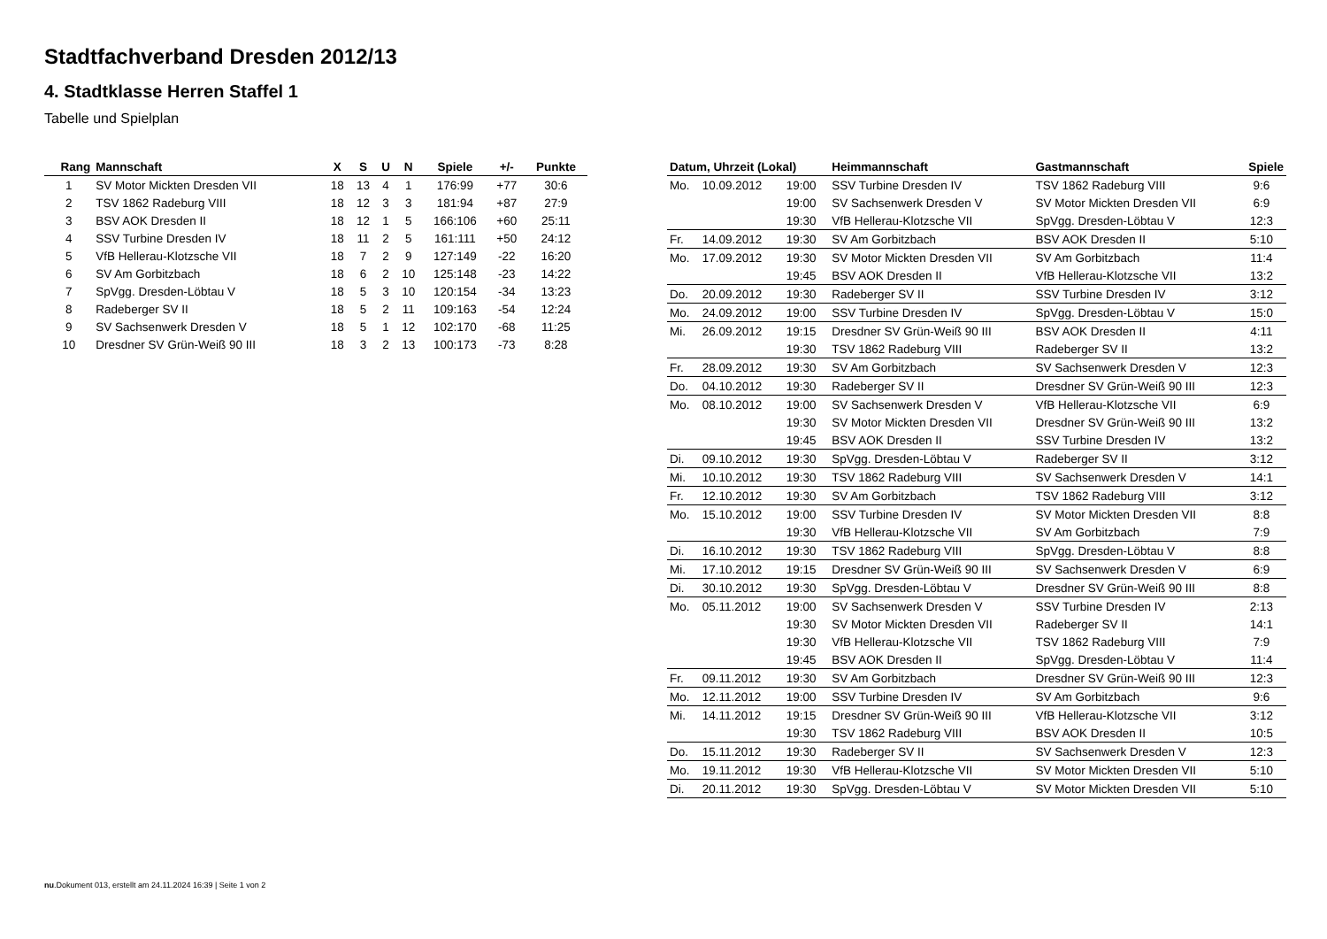Stadtfachverband Dresden 2012/13
4. Stadtklasse Herren Staffel 1
Tabelle und Spielplan
| Rang | Mannschaft | X | S | U | N | Spiele | +/- | Punkte |
| --- | --- | --- | --- | --- | --- | --- | --- | --- |
| 1 | SV Motor Mickten Dresden VII | 18 | 13 | 4 | 1 | 176:99 | +77 | 30:6 |
| 2 | TSV 1862 Radeburg VIII | 18 | 12 | 3 | 3 | 181:94 | +87 | 27:9 |
| 3 | BSV AOK Dresden II | 18 | 12 | 1 | 5 | 166:106 | +60 | 25:11 |
| 4 | SSV Turbine Dresden IV | 18 | 11 | 2 | 5 | 161:111 | +50 | 24:12 |
| 5 | VfB Hellerau-Klotzsche VII | 18 | 7 | 2 | 9 | 127:149 | -22 | 16:20 |
| 6 | SV Am Gorbitzbach | 18 | 6 | 2 | 10 | 125:148 | -23 | 14:22 |
| 7 | SpVgg. Dresden-Löbtau V | 18 | 5 | 3 | 10 | 120:154 | -34 | 13:23 |
| 8 | Radeberger SV II | 18 | 5 | 2 | 11 | 109:163 | -54 | 12:24 |
| 9 | SV Sachsenwerk Dresden V | 18 | 5 | 1 | 12 | 102:170 | -68 | 11:25 |
| 10 | Dresdner SV Grün-Weiß 90 III | 18 | 3 | 2 | 13 | 100:173 | -73 | 8:28 |
| Datum, Uhrzeit (Lokal) | | | Heimmannschaft | Gastmannschaft | Spiele |
| --- | --- | --- | --- | --- | --- |
| Mo. | 10.09.2012 | 19:00 | SSV Turbine Dresden IV | TSV 1862 Radeburg VIII | 9:6 |
| | | 19:00 | SV Sachsenwerk Dresden V | SV Motor Mickten Dresden VII | 6:9 |
| | | 19:30 | VfB Hellerau-Klotzsche VII | SpVgg. Dresden-Löbtau V | 12:3 |
| Fr. | 14.09.2012 | 19:30 | SV Am Gorbitzbach | BSV AOK Dresden II | 5:10 |
| Mo. | 17.09.2012 | 19:30 | SV Motor Mickten Dresden VII | SV Am Gorbitzbach | 11:4 |
| | | 19:45 | BSV AOK Dresden II | VfB Hellerau-Klotzsche VII | 13:2 |
| Do. | 20.09.2012 | 19:30 | Radeberger SV II | SSV Turbine Dresden IV | 3:12 |
| Mo. | 24.09.2012 | 19:00 | SSV Turbine Dresden IV | SpVgg. Dresden-Löbtau V | 15:0 |
| Mi. | 26.09.2012 | 19:15 | Dresdner SV Grün-Weiß 90 III | BSV AOK Dresden II | 4:11 |
| | | 19:30 | TSV 1862 Radeburg VIII | Radeberger SV II | 13:2 |
| Fr. | 28.09.2012 | 19:30 | SV Am Gorbitzbach | SV Sachsenwerk Dresden V | 12:3 |
| Do. | 04.10.2012 | 19:30 | Radeberger SV II | Dresdner SV Grün-Weiß 90 III | 12:3 |
| Mo. | 08.10.2012 | 19:00 | SV Sachsenwerk Dresden V | VfB Hellerau-Klotzsche VII | 6:9 |
| | | 19:30 | SV Motor Mickten Dresden VII | Dresdner SV Grün-Weiß 90 III | 13:2 |
| | | 19:45 | BSV AOK Dresden II | SSV Turbine Dresden IV | 13:2 |
| Di. | 09.10.2012 | 19:30 | SpVgg. Dresden-Löbtau V | Radeberger SV II | 3:12 |
| Mi. | 10.10.2012 | 19:30 | TSV 1862 Radeburg VIII | SV Sachsenwerk Dresden V | 14:1 |
| Fr. | 12.10.2012 | 19:30 | SV Am Gorbitzbach | TSV 1862 Radeburg VIII | 3:12 |
| Mo. | 15.10.2012 | 19:00 | SSV Turbine Dresden IV | SV Motor Mickten Dresden VII | 8:8 |
| | | 19:30 | VfB Hellerau-Klotzsche VII | SV Am Gorbitzbach | 7:9 |
| Di. | 16.10.2012 | 19:30 | TSV 1862 Radeburg VIII | SpVgg. Dresden-Löbtau V | 8:8 |
| Mi. | 17.10.2012 | 19:15 | Dresdner SV Grün-Weiß 90 III | SV Sachsenwerk Dresden V | 6:9 |
| Di. | 30.10.2012 | 19:30 | SpVgg. Dresden-Löbtau V | Dresdner SV Grün-Weiß 90 III | 8:8 |
| Mo. | 05.11.2012 | 19:00 | SV Sachsenwerk Dresden V | SSV Turbine Dresden IV | 2:13 |
| | | 19:30 | SV Motor Mickten Dresden VII | Radeberger SV II | 14:1 |
| | | 19:30 | VfB Hellerau-Klotzsche VII | TSV 1862 Radeburg VIII | 7:9 |
| | | 19:45 | BSV AOK Dresden II | SpVgg. Dresden-Löbtau V | 11:4 |
| Fr. | 09.11.2012 | 19:30 | SV Am Gorbitzbach | Dresdner SV Grün-Weiß 90 III | 12:3 |
| Mo. | 12.11.2012 | 19:00 | SSV Turbine Dresden IV | SV Am Gorbitzbach | 9:6 |
| Mi. | 14.11.2012 | 19:15 | Dresdner SV Grün-Weiß 90 III | VfB Hellerau-Klotzsche VII | 3:12 |
| | | 19:30 | TSV 1862 Radeburg VIII | BSV AOK Dresden II | 10:5 |
| Do. | 15.11.2012 | 19:30 | Radeberger SV II | SV Sachsenwerk Dresden V | 12:3 |
| Mo. | 19.11.2012 | 19:30 | VfB Hellerau-Klotzsche VII | SV Motor Mickten Dresden VII | 5:10 |
| Di. | 20.11.2012 | 19:30 | SpVgg. Dresden-Löbtau V | SV Motor Mickten Dresden VII | 5:10 |
nu.Dokument 013, erstellt am 24.11.2024 16:39 | Seite 1 von 2